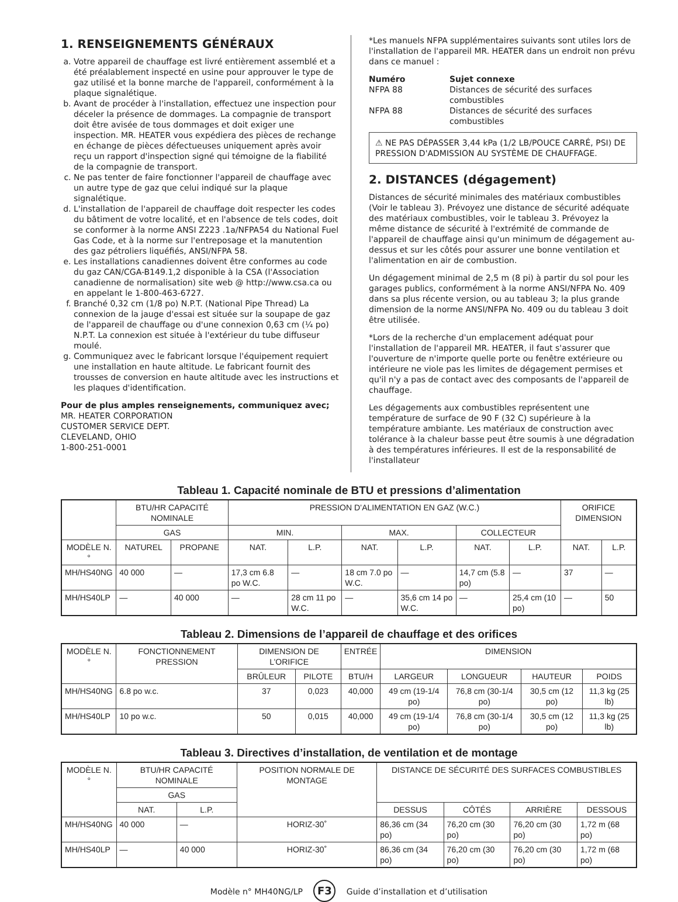1. RENSEIGNEMENTS GÉNÉRAUX
a. Votre appareil de chauffage est livré entièrement assemblé et a été préalablement inspecté en usine pour approuver le type de gaz utilisé et la bonne marche de l'appareil, conformément à la plaque signalétique.
b. Avant de procéder à l'installation, effectuez une inspection pour déceler la présence de dommages. La compagnie de transport doit être avisée de tous dommages et doit exiger une inspection. MR. HEATER vous expédiera des pièces de rechange en échange de pièces défectueuses uniquement après avoir reçu un rapport d'inspection signé qui témoigne de la fiabilité de la compagnie de transport.
c. Ne pas tenter de faire fonctionner l'appareil de chauffage avec un autre type de gaz que celui indiqué sur la plaque signalétique.
d. L'installation de l'appareil de chauffage doit respecter les codes du bâtiment de votre localité, et en l'absence de tels codes, doit se conformer à la norme ANSI Z223 .1a/NFPA54 du National Fuel Gas Code, et à la norme sur l'entreposage et la manutention des gaz pétroliers liquéfiés, ANSI/NFPA 58.
e. Les installations canadiennes doivent être conformes au code du gaz CAN/CGA-B149.1,2 disponible à la CSA (l'Association canadienne de normalisation) site web @ http://www.csa.ca ou en appelant le 1-800-463-6727.
f. Branché 0,32 cm (1/8 po) N.P.T. (National Pipe Thread) La connexion de la jauge d'essai est située sur la soupape de gaz de l'appareil de chauffage ou d'une connexion 0,63 cm (¼ po) N.P.T. La connexion est située à l'extérieur du tube diffuseur moulé.
g. Communiquez avec le fabricant lorsque l'équipement requiert une installation en haute altitude. Le fabricant fournit des trousses de conversion en haute altitude avec les instructions et les plaques d'identification.
Pour de plus amples renseignements, communiquez avec;
MR. HEATER CORPORATION
CUSTOMER SERVICE DEPT.
CLEVELAND, OHIO
1-800-251-0001
*Les manuels NFPA supplémentaires suivants sont utiles lors de l'installation de l'appareil MR. HEATER dans un endroit non prévu dans ce manuel :
Numéro Sujet connexe NFPA 88 Distances de sécurité des surfaces combustibles NFPA 88 Distances de sécurité des surfaces combustibles
⚠ NE PAS DÉPASSER 3,44 kPa (1/2 LB/POUCE CARRÉ, PSI) DE PRESSION D'ADMISSION AU SYSTÈME DE CHAUFFAGE.
2. DISTANCES (dégagement)
Distances de sécurité minimales des matériaux combustibles (Voir le tableau 3). Prévoyez une distance de sécurité adéquate des matériaux combustibles, voir le tableau 3. Prévoyez la même distance de sécurité à l'extrémité de commande de l'appareil de chauffage ainsi qu'un minimum de dégagement au-dessus et sur les côtés pour assurer une bonne ventilation et l'alimentation en air de combustion.
Un dégagement minimal de 2,5 m (8 pi) à partir du sol pour les garages publics, conformément à la norme ANSI/NFPA No. 409 dans sa plus récente version, ou au tableau 3; la plus grande dimension de la norme ANSI/NFPA No. 409 ou du tableau 3 doit être utilisée.
*Lors de la recherche d'un emplacement adéquat pour l'installation de l'appareil MR. HEATER, il faut s'assurer que l'ouverture de n'importe quelle porte ou fenêtre extérieure ou intérieure ne viole pas les limites de dégagement permises et qu'il n'y a pas de contact avec des composants de l'appareil de chauffage.
Les dégagements aux combustibles représentent une température de surface de 90 F (32 C) supérieure à la température ambiante. Les matériaux de construction avec tolérance à la chaleur basse peut être soumis à une dégradation à des températures inférieures. Il est de la responsabilité de l'installateur
Tableau 1. Capacité nominale de BTU et pressions d’alimentation
| | BTU/HR CAPACITÉ NOMINALE | | PRESSION D’ALIMENTATION EN GAZ (W.C.) | | | | | | ORIFICE DIMENSION | |
| --- | --- | --- | --- | --- | --- | --- | --- | --- | --- | --- |
| | GAS | | MIN. | | MAX. | | COLLECTEUR | | | |
| MODÈLE N.° | NATUREL | PROPANE | NAT. | L.P. | NAT. | L.P. | NAT. | L.P. | NAT. | L.P. |
| MH/HS40NG | 40 000 | — | 17,3 cm 6.8 po W.C. | — | 18 cm 7.0 po W.C. | — | 14,7 cm (5.8 po) | — | 37 | — |
| MH/HS40LP | — | 40 000 | — | 28 cm 11 po W.C. | — | 35,6 cm 14 po W.C. | — | 25,4 cm (10 po) | — | 50 |
Tableau 2. Dimensions de l’appareil de chauffage et des orifices
| MODÈLE N.° | FONCTIONNEMENT PRESSION | DIMENSION DE L’ORIFICE | | ENTRÉE | DIMENSION | | | |
| --- | --- | --- | --- | --- | --- | --- | --- | --- |
| | | BRÛLEUR | PILOTE | BTU/H | LARGEUR | LONGUEUR | HAUTEUR | POIDS |
| MH/HS40NG | 6.8 po w.c. | 37 | 0,023 | 40,000 | 49 cm (19-1/4 po) | 76,8 cm (30-1/4 po) | 30,5 cm (12 po) | 11,3 kg (25 lb) |
| MH/HS40LP | 10 po w.c. | 50 | 0,015 | 40,000 | 49 cm (19-1/4 po) | 76,8 cm (30-1/4 po) | 30,5 cm (12 po) | 11,3 kg (25 lb) |
Tableau 3. Directives d’installation, de ventilation et de montage
| MODÈLE N.° | BTU/HR CAPACITÉ NOMINALE | | POSITION NORMALE DE MONTAGE | DISTANCE DE SÉCURITÉ DES SURFACES COMBUSTIBLES | | | |
| --- | --- | --- | --- | --- | --- | --- | --- |
| | GAS | | | | | | |
| | NAT. | L.P. | | DESSUS | CÔTÉS | ARRIÈRE | DESSOUS |
| MH/HS40NG | 40 000 | — | HORIZ-30˚ | 86,36 cm (34 po) | 76,20 cm (30 po) | 76,20 cm (30 po) | 1,72 m (68 po) |
| MH/HS40LP | — | 40 000 | HORIZ-30˚ | 86,36 cm (34 po) | 76,20 cm (30 po) | 76,20 cm (30 po) | 1,72 m (68 po) |
Modèle n° MH40NG/LP F3 Guide d’installation et d’utilisation